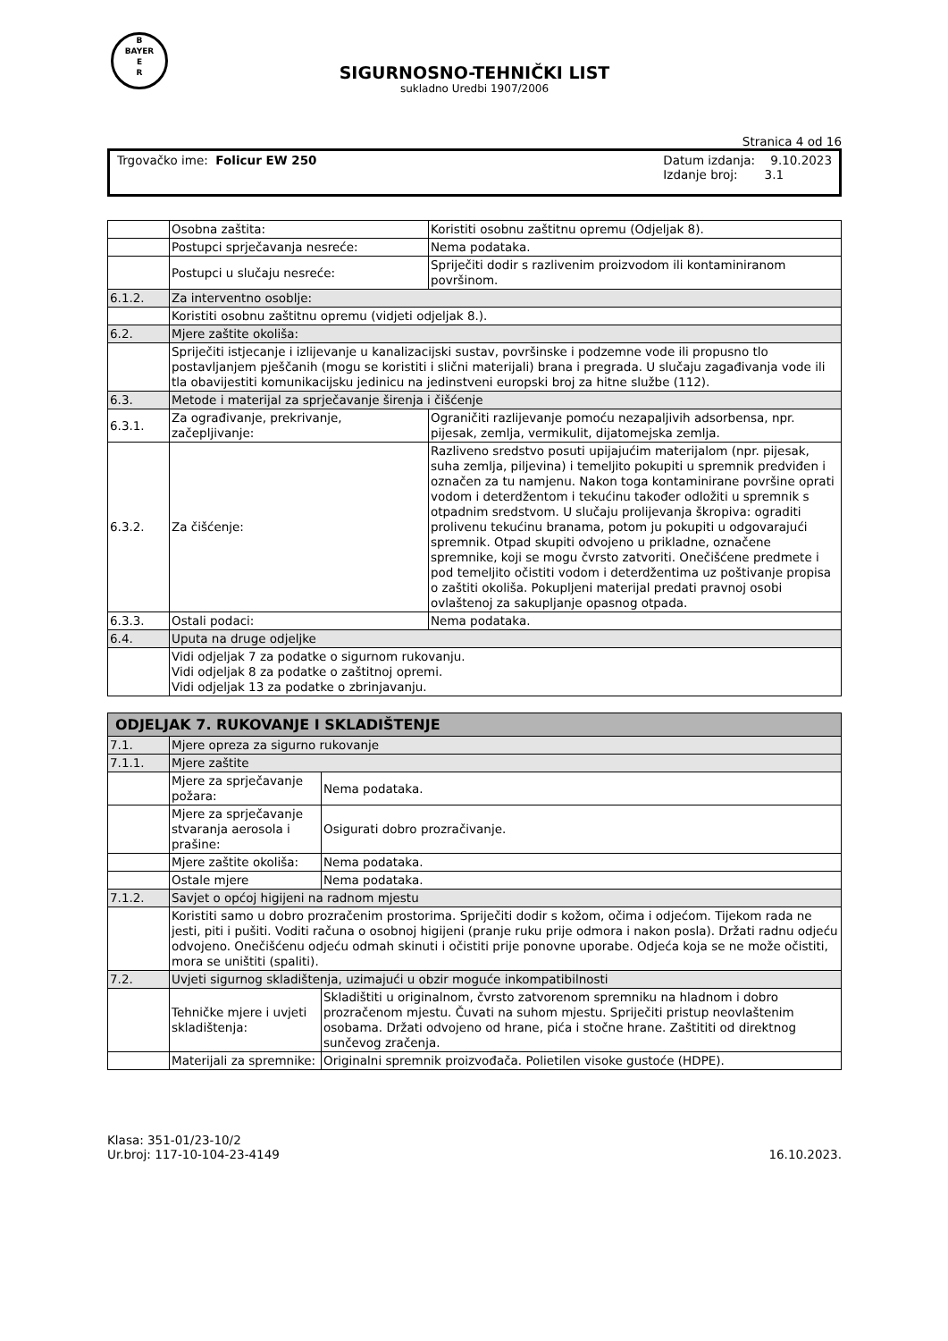B
BAYER
E
R
SIGURNOSNO-TEHNIČKI LIST
sukladno Uredbi 1907/2006
Stranica 4 od 16
Trgovačko ime: Folicur EW 250 Datum izdanja: 9.10.2023
Izdanje broj: 3.1
| | Osobna zaštita: | Koristiti osobnu zaštitnu opremu (Odjeljak 8). |
| | Postupci sprječavanja nesreće: | Nema podataka. |
| | Postupci u slučaju nesreće: | Spriječiti dodir s razlivenim proizvodom ili kontaminiranom površinom. |
| 6.1.2. | Za interventno osoblje: | |
| | Koristiti osobnu zaštitnu opremu (vidjeti odjeljak 8.). | |
| 6.2. | Mjere zaštite okoliša: | |
| | Spriječiti istjecanje i izlijevanje u kanalizacijski sustav, površinske i podzemne vode ili propusno tlo postavljanjem pješčanih (mogu se koristiti i slični materijali) brana i pregrada. U slučaju zagađivanja vode ili tla obavijestiti komunikacijsku jedinicu na jedinstveni europski broj za hitne službe (112). | |
| 6.3. | Metode i materijal za sprječavanje širenja i čišćenje | |
| 6.3.1. | Za ograđivanje, prekrivanje, začepljivanje: | Ograničiti razlijevanje pomoću nezapaljivih adsorbensa, npr. pijesak, zemlja, vermikulit, dijatomejska zemlja. |
| 6.3.2. | Za čišćenje: | Razliveno sredstvo posuti upijajućim materijalom (npr. pijesak, suha zemlja, piljevina) i temeljito pokupiti u spremnik predviđen i označen za tu namjenu. Nakon toga kontaminirane površine oprati vodom i deterdžentom i tekućinu također odložiti u spremnik s otpadnim sredstvom. U slučaju prolijevanja škropiva: ograditi prolivenu tekućinu branama, potom ju pokupiti u odgovarajući spremnik. Otpad skupiti odvojeno u prikladne, označene spremnike, koji se mogu čvrsto zatvoriti. Onečišćene predmete i pod temeljito očistiti vodom i deterdžentima uz poštivanje propisa o zaštiti okoliša. Pokupljeni materijal predati pravnoj osobi ovlaštenoj za sakupljanje opasnog otpada. |
| 6.3.3. | Ostali podaci: | Nema podataka. |
| 6.4. | Uputa na druge odjeljke | |
| | Vidi odjeljak 7 za podatke o sigurnom rukovanju. Vidi odjeljak 8 za podatke o zaštitnoj opremi. Vidi odjeljak 13 za podatke o zbrinjavanju. | |
| ODJELJAK 7. RUKOVANJE I SKLADIŠTENJE | | |
| 7.1. | Mjere opreza za sigurno rukovanje | |
| 7.1.1. | Mjere zaštite | |
| | Mjere za sprječavanje požara: | Nema podataka. |
| | Mjere za sprječavanje stvaranja aerosola i prašine: | Osigurati dobro prozračivanje. |
| | Mjere zaštite okoliša: | Nema podataka. |
| | Ostale mjere | Nema podataka. |
| 7.1.2. | Savjet o općoj higijeni na radnom mjestu | |
| | Koristiti samo u dobro prozračenim prostorima. Spriječiti dodir s kožom, očima i odjećom. Tijekom rada ne jesti, piti i pušiti. Voditi računa o osobnoj higijeni (pranje ruku prije odmora i nakon posla). Držati radnu odjeću odvojeno. Onečišćenu odjeću odmah skinuti i očistiti prije ponovne uporabe. Odjeća koja se ne može očistiti, mora se uništiti (spaliti). | |
| 7.2. | Uvjeti sigurnog skladištenja, uzimajući u obzir moguće inkompatibilnosti | |
| | Tehničke mjere i uvjeti skladištenja: | Skladištiti u originalnom, čvrsto zatvorenom spremniku na hladnom i dobro prozračenom mjestu. Čuvati na suhom mjestu. Spriječiti pristup neovlaštenim osobama. Držati odvojeno od hrane, pića i stočne hrane. Zaštititi od direktnog sunčevog zračenja. |
| | Materijali za spremnike: | Originalni spremnik proizvođača. Polietilen visoke gustoće (HDPE). |
Klasa: 351-01/23-10/2
Ur.broj: 117-10-104-23-4149
16.10.2023.